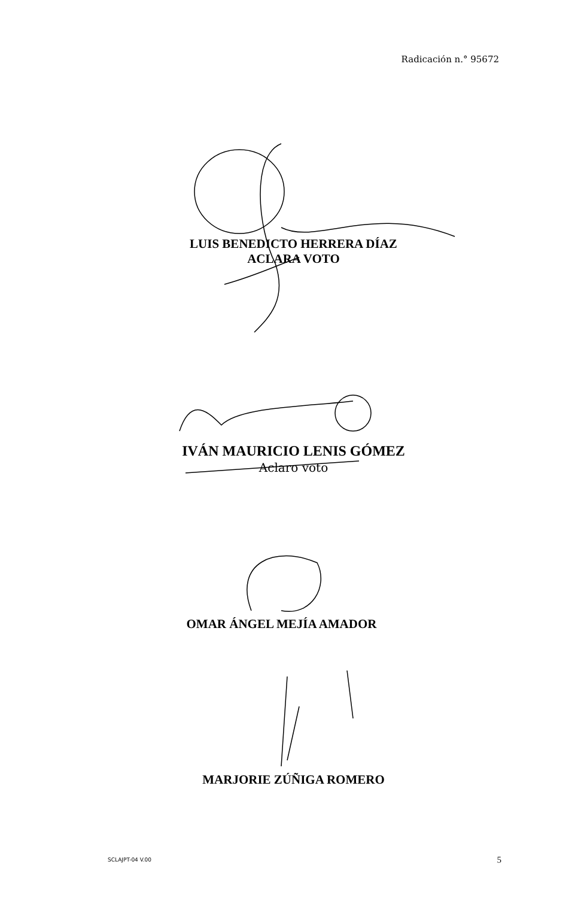Radicación n.° 95672
LUIS BENEDICTO HERRERA DÍAZ
ACLARA VOTO
IVÁN MAURICIO LENIS GÓMEZ
Aclaro voto
OMAR ÁNGEL MEJÍA AMADOR
MARJORIE ZÚÑIGA ROMERO
SCLAJPT-04 V.00 5